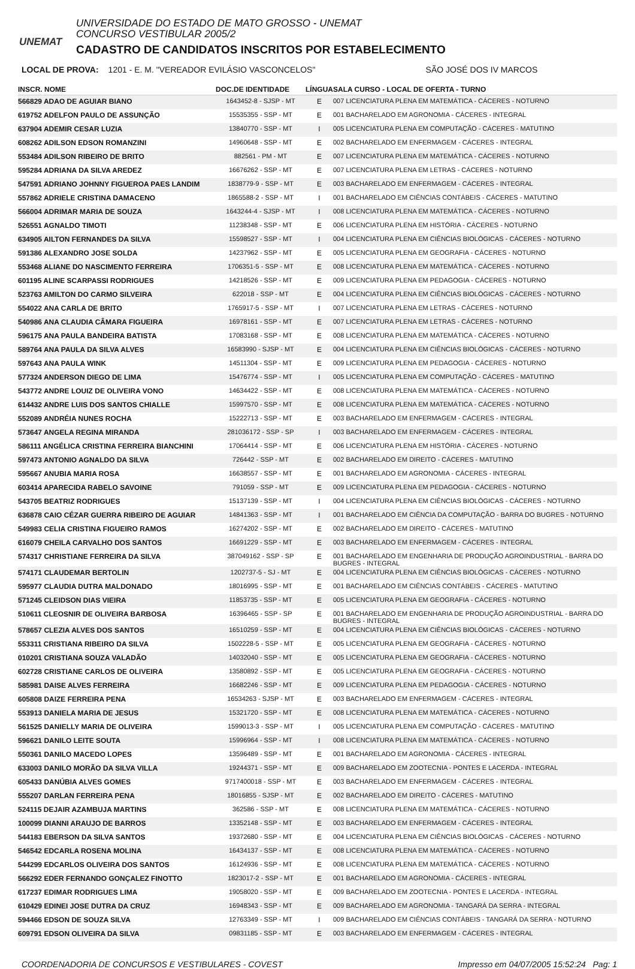UNEMAT
UNIVERSIDADE DO ESTADO DE MATO GROSSO - UNEMAT
CONCURSO VESTIBULAR 2005/2
CADASTRO DE CANDIDATOS INSCRITOS POR ESTABELECIMENTO
LOCAL DE PROVA: 1201 - E. M. "VEREADOR EVILÁSIO VASCONCELOS" SÃO JOSÉ DOS IV MARCOS
| INSCR. NOME | DOC.DE IDENTIDADE | LÍNGUA | SALA CURSO - LOCAL DE OFERTA - TURNO |
| --- | --- | --- | --- |
| 566829 ADAO DE AGUIAR BIANO | 1643452-8 - SJSP - MT | E | 007 LICENCIATURA PLENA EM MATEMÁTICA - CÁCERES - NOTURNO |
| 619752 ADELFON PAULO DE ASSUNÇÃO | 15535355 - SSP - MT | E | 001 BACHARELADO EM AGRONOMIA - CÁCERES - INTEGRAL |
| 637904 ADEMIR CESAR LUZIA | 13840770 - SSP - MT | I | 005 LICENCIATURA PLENA EM COMPUTAÇÃO - CÁCERES - MATUTINO |
| 608262 ADILSON EDSON ROMANZINI | 14960648 - SSP - MT | E | 002 BACHARELADO EM ENFERMAGEM - CÁCERES - INTEGRAL |
| 553484 ADILSON RIBEIRO DE BRITO | 882561 - PM - MT | E | 007 LICENCIATURA PLENA EM MATEMÁTICA - CÁCERES - NOTURNO |
| 595284 ADRIANA DA SILVA AREDEZ | 16676262 - SSP - MT | E | 007 LICENCIATURA PLENA EM LETRAS - CÁCERES - NOTURNO |
| 547591 ADRIANO JOHNNY FIGUEROA PAES LANDIM | 1838779-9 - SSP - MT | E | 003 BACHARELADO EM ENFERMAGEM - CÁCERES - INTEGRAL |
| 557862 ADRIELE CRISTINA DAMACENO | 1865588-2 - SSP - MT | I | 001 BACHARELADO EM CIÊNCIAS CONTÁBEIS - CÁCERES - MATUTINO |
| 566004 ADRIMAR MARIA DE SOUZA | 1643244-4 - SJSP - MT | I | 008 LICENCIATURA PLENA EM MATEMÁTICA - CÁCERES - NOTURNO |
| 526551 AGNALDO TIMOTI | 11238348 - SSP - MT | E | 006 LICENCIATURA PLENA EM HISTÓRIA - CÁCERES - NOTURNO |
| 634905 AILTON FERNANDES DA SILVA | 15598527 - SSP - MT | I | 004 LICENCIATURA PLENA EM CIÊNCIAS BIOLÓGICAS - CÁCERES - NOTURNO |
| 591386 ALEXANDRO JOSE SOLDA | 14237962 - SSP - MT | E | 005 LICENCIATURA PLENA EM GEOGRAFIA - CÁCERES - NOTURNO |
| 553468 ALIANE DO NASCIMENTO FERREIRA | 1706351-5 - SSP - MT | E | 008 LICENCIATURA PLENA EM MATEMÁTICA - CÁCERES - NOTURNO |
| 601195 ALINE SCARPASSI RODRIGUES | 14218526 - SSP - MT | E | 009 LICENCIATURA PLENA EM PEDAGOGIA - CÁCERES - NOTURNO |
| 523763 AMILTON DO CARMO SILVEIRA | 622018 - SSP - MT | E | 004 LICENCIATURA PLENA EM CIÊNCIAS BIOLÓGICAS - CÁCERES - NOTURNO |
| 554022 ANA CARLA DE BRITO | 1765917-5 - SSP - MT | I | 007 LICENCIATURA PLENA EM LETRAS - CÁCERES - NOTURNO |
| 540986 ANA CLAUDIA CÂMARA FIGUEIRA | 16978161 - SSP - MT | E | 007 LICENCIATURA PLENA EM LETRAS - CÁCERES - NOTURNO |
| 596175 ANA PAULA BANDEIRA BATISTA | 17083168 - SSP - MT | E | 008 LICENCIATURA PLENA EM MATEMÁTICA - CÁCERES - NOTURNO |
| 589764 ANA PAULA DA SILVA ALVES | 16583990 - SJSP - MT | E | 004 LICENCIATURA PLENA EM CIÊNCIAS BIOLÓGICAS - CÁCERES - NOTURNO |
| 597643 ANA PAULA WINK | 14511304 - SSP - MT | E | 009 LICENCIATURA PLENA EM PEDAGOGIA - CÁCERES - NOTURNO |
| 577324 ANDERSON DIEGO DE LIMA | 15476774 - SSP - MT | I | 005 LICENCIATURA PLENA EM COMPUTAÇÃO - CÁCERES - MATUTINO |
| 543772 ANDRE LOUIZ DE OLIVEIRA VONO | 14634422 - SSP - MT | E | 008 LICENCIATURA PLENA EM MATEMÁTICA - CÁCERES - NOTURNO |
| 614432 ANDRE LUIS DOS SANTOS CHIALLE | 15997570 - SSP - MT | E | 008 LICENCIATURA PLENA EM MATEMÁTICA - CÁCERES - NOTURNO |
| 552089 ANDRÉIA NUNES ROCHA | 15222713 - SSP - MT | E | 003 BACHARELADO EM ENFERMAGEM - CÁCERES - INTEGRAL |
| 573647 ANGELA REGINA MIRANDA | 281036172 - SSP - SP | I | 003 BACHARELADO EM ENFERMAGEM - CÁCERES - INTEGRAL |
| 586111 ANGÉLICA CRISTINA FERREIRA BIANCHINI | 17064414 - SSP - MT | E | 006 LICENCIATURA PLENA EM HISTÓRIA - CÁCERES - NOTURNO |
| 597473 ANTONIO AGNALDO DA SILVA | 726442 - SSP - MT | E | 002 BACHARELADO EM DIREITO - CÁCERES - MATUTINO |
| 595667 ANUBIA MARIA ROSA | 16638557 - SSP - MT | E | 001 BACHARELADO EM AGRONOMIA - CÁCERES - INTEGRAL |
| 603414 APARECIDA RABELO SAVOINE | 791059 - SSP - MT | E | 009 LICENCIATURA PLENA EM PEDAGOGIA - CÁCERES - NOTURNO |
| 543705 BEATRIZ RODRIGUES | 15137139 - SSP - MT | I | 004 LICENCIATURA PLENA EM CIÊNCIAS BIOLÓGICAS - CÁCERES - NOTURNO |
| 636878 CAIO CÉZAR GUERRA RIBEIRO DE AGUIAR | 14841363 - SSP - MT | I | 001 BACHARELADO EM CIÊNCIA DA COMPUTAÇÃO - BARRA DO BUGRES - NOTURNO |
| 549983 CELIA CRISTINA FIGUEIRO RAMOS | 16274202 - SSP - MT | E | 002 BACHARELADO EM DIREITO - CÁCERES - MATUTINO |
| 616079 CHEILA CARVALHO DOS SANTOS | 16691229 - SSP - MT | E | 003 BACHARELADO EM ENFERMAGEM - CÁCERES - INTEGRAL |
| 574317 CHRISTIANE FERREIRA DA SILVA | 387049162 - SSP - SP | E | 001 BACHARELADO EM ENGENHARIA DE PRODUÇÃO AGROINDUSTRIAL - BARRA DO BUGRES - INTEGRAL |
| 574171 CLAUDEMAR BERTOLIN | 1202737-5 - SJ - MT | E | 004 LICENCIATURA PLENA EM CIÊNCIAS BIOLÓGICAS - CÁCERES - NOTURNO |
| 595977 CLAUDIA DUTRA MALDONADO | 18016995 - SSP - MT | E | 001 BACHARELADO EM CIÊNCIAS CONTÁBEIS - CÁCERES - MATUTINO |
| 571245 CLEIDSON DIAS VIEIRA | 11853735 - SSP - MT | E | 005 LICENCIATURA PLENA EM GEOGRAFIA - CÁCERES - NOTURNO |
| 510611 CLEOSNIR DE OLIVEIRA BARBOSA | 16396465 - SSP - SP | E | 001 BACHARELADO EM ENGENHARIA DE PRODUÇÃO AGROINDUSTRIAL - BARRA DO BUGRES - INTEGRAL |
| 578657 CLEZIA ALVES DOS SANTOS | 16510259 - SSP - MT | E | 004 LICENCIATURA PLENA EM CIÊNCIAS BIOLÓGICAS - CÁCERES - NOTURNO |
| 553311 CRISTIANA RIBEIRO DA SILVA | 1502228-5 - SSP - MT | E | 005 LICENCIATURA PLENA EM GEOGRAFIA - CÁCERES - NOTURNO |
| 010201 CRISTIANA SOUZA VALADÃO | 14032040 - SSP - MT | E | 005 LICENCIATURA PLENA EM GEOGRAFIA - CÁCERES - NOTURNO |
| 602728 CRISTIANE CARLOS DE OLIVEIRA | 13580892 - SSP - MT | E | 005 LICENCIATURA PLENA EM GEOGRAFIA - CÁCERES - NOTURNO |
| 585981 DAISE ALVES FERREIRA | 16682246 - SSP - MT | E | 009 LICENCIATURA PLENA EM PEDAGOGIA - CÁCERES - NOTURNO |
| 605808 DAIZE FERREIRA PENA | 16534263 - SJSP - MT | E | 003 BACHARELADO EM ENFERMAGEM - CÁCERES - INTEGRAL |
| 553913 DANIELA MARIA DE JESUS | 15321720 - SSP - MT | E | 008 LICENCIATURA PLENA EM MATEMÁTICA - CÁCERES - NOTURNO |
| 561525 DANIELLY MARIA DE OLIVEIRA | 1599013-3 - SSP - MT | I | 005 LICENCIATURA PLENA EM COMPUTAÇÃO - CÁCERES - MATUTINO |
| 596621 DANILO LEITE SOUTA | 15996964 - SSP - MT | I | 008 LICENCIATURA PLENA EM MATEMÁTICA - CÁCERES - NOTURNO |
| 550361 DANILO MACEDO LOPES | 13596489 - SSP - MT | E | 001 BACHARELADO EM AGRONOMIA - CÁCERES - INTEGRAL |
| 633003 DANILO MORÃO DA SILVA VILLA | 19244371 - SSP - MT | E | 009 BACHARELADO EM ZOOTECNIA - PONTES E LACERDA - INTEGRAL |
| 605433 DANÚBIA ALVES GOMES | 9717400018 - SSP - MT | E | 003 BACHARELADO EM ENFERMAGEM - CÁCERES - INTEGRAL |
| 555207 DARLAN FERREIRA PENA | 18016855 - SJSP - MT | E | 002 BACHARELADO EM DIREITO - CÁCERES - MATUTINO |
| 524115 DEJAIR AZAMBUJA MARTINS | 362586 - SSP - MT | E | 008 LICENCIATURA PLENA EM MATEMÁTICA - CÁCERES - NOTURNO |
| 100099 DIANNI ARAUJO DE BARROS | 13352148 - SSP - MT | E | 003 BACHARELADO EM ENFERMAGEM - CÁCERES - INTEGRAL |
| 544183 EBERSON DA SILVA SANTOS | 19372680 - SSP - MT | E | 004 LICENCIATURA PLENA EM CIÊNCIAS BIOLÓGICAS - CÁCERES - NOTURNO |
| 546542 EDCARLA ROSENA MOLINA | 16434137 - SSP - MT | E | 008 LICENCIATURA PLENA EM MATEMÁTICA - CÁCERES - NOTURNO |
| 544299 EDCARLOS OLIVEIRA DOS SANTOS | 16124936 - SSP - MT | E | 008 LICENCIATURA PLENA EM MATEMÁTICA - CÁCERES - NOTURNO |
| 566292 EDER FERNANDO GONÇALEZ FINOTTO | 1823017-2 - SSP - MT | E | 001 BACHARELADO EM AGRONOMIA - CÁCERES - INTEGRAL |
| 617237 EDIMAR RODRIGUES LIMA | 19058020 - SSP - MT | E | 009 BACHARELADO EM ZOOTECNIA - PONTES E LACERDA - INTEGRAL |
| 610429 EDINEI JOSE DUTRA DA CRUZ | 16948343 - SSP - MT | E | 009 BACHARELADO EM AGRONOMIA - TANGARÁ DA SERRA - INTEGRAL |
| 594466 EDSON DE SOUZA SILVA | 12763349 - SSP - MT | I | 009 BACHARELADO EM CIÊNCIAS CONTÁBEIS - TANGARÁ DA SERRA - NOTURNO |
| 609791 EDSON OLIVEIRA DA SILVA | 09831185 - SSP - MT | E | 003 BACHARELADO EM ENFERMAGEM - CÁCERES - INTEGRAL |
COORDENADORIA DE CONCURSOS E VESTIBULARES - COVEST Impresso em 04/07/2005 15:52:24 Pag: 1